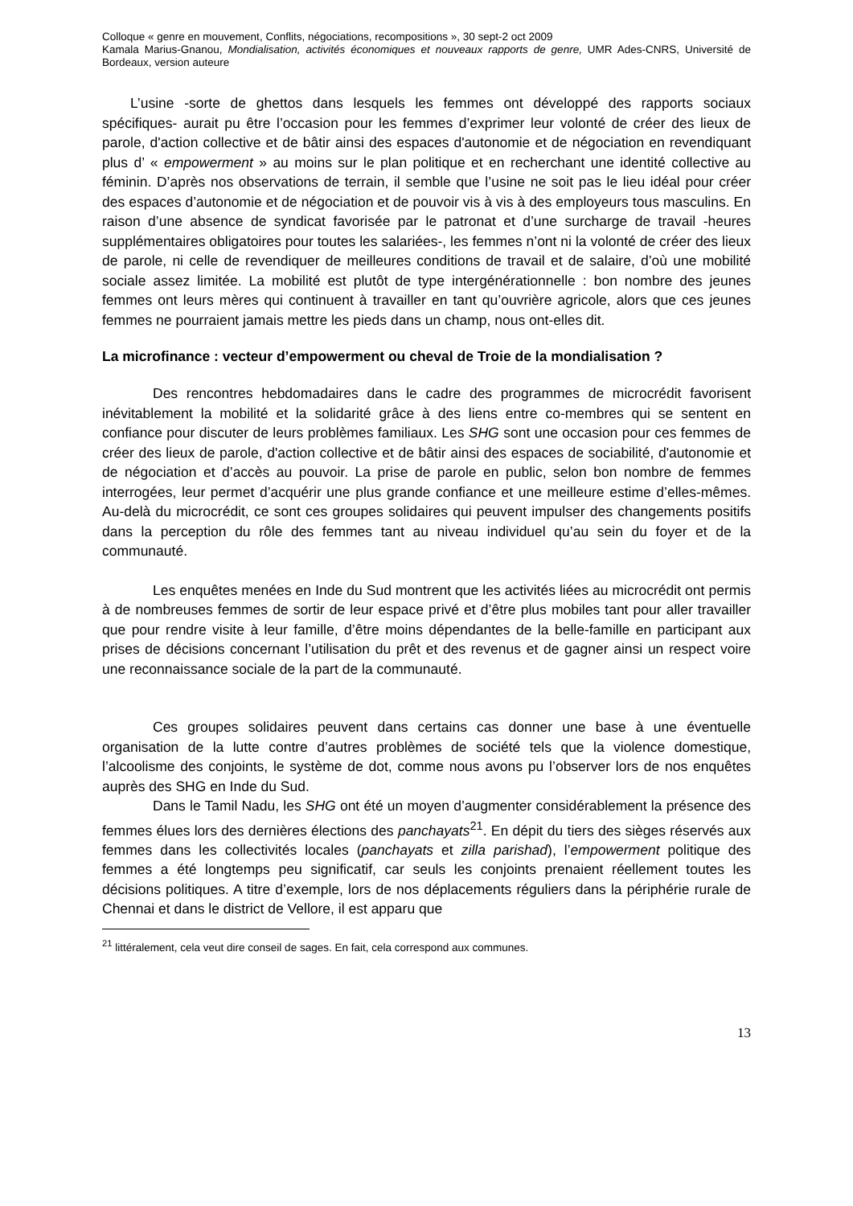Colloque « genre en mouvement, Conflits, négociations, recompositions », 30 sept-2 oct 2009
Kamala Marius-Gnanou, Mondialisation, activités économiques et nouveaux rapports de genre, UMR Ades-CNRS, Université de Bordeaux, version auteure
L’usine -sorte de ghettos dans lesquels les femmes ont développé des rapports sociaux spécifiques- aurait pu être l’occasion pour les femmes d’exprimer leur volonté de créer des lieux de parole, d'action collective et de bâtir ainsi des espaces d'autonomie et de négociation en revendiquant plus d’ « empowerment » au moins sur le plan politique et en recherchant une identité collective au féminin. D’après nos observations de terrain, il semble que l’usine ne soit pas le lieu idéal pour créer des espaces d’autonomie et de négociation et de pouvoir vis à vis à des employeurs tous masculins. En raison d’une absence de syndicat favorisée par le patronat et d’une surcharge de travail -heures supplémentaires obligatoires pour toutes les salariées-, les femmes n’ont ni la volonté de créer des lieux de parole, ni celle de revendiquer de meilleures conditions de travail et de salaire, d’où une mobilité sociale assez limitée. La mobilité est plutôt de type intergénérationnelle : bon nombre des jeunes femmes ont leurs mères qui continuent à travailler en tant qu’ouvrière agricole, alors que ces jeunes femmes ne pourraient jamais mettre les pieds dans un champ, nous ont-elles dit.
La microfinance : vecteur d’empowerment ou cheval de Troie de la mondialisation ?
Des rencontres hebdomadaires dans le cadre des programmes de microcrédit favorisent inévitablement la mobilité et la solidarité grâce à des liens entre co-membres qui se sentent en confiance pour discuter de leurs problèmes familiaux. Les SHG sont une occasion pour ces femmes de créer des lieux de parole, d'action collective et de bâtir ainsi des espaces de sociabilité, d'autonomie et de négociation et d’accès au pouvoir. La prise de parole en public, selon bon nombre de femmes interrogées, leur permet d’acquérir une plus grande confiance et une meilleure estime d’elles-mêmes. Au-delà du microcrédit, ce sont ces groupes solidaires qui peuvent impulser des changements positifs dans la perception du rôle des femmes tant au niveau individuel qu’au sein du foyer et de la communauté.
Les enquêtes menées en Inde du Sud montrent que les activités liées au microcrédit ont permis à de nombreuses femmes de sortir de leur espace privé et d’être plus mobiles tant pour aller travailler que pour rendre visite à leur famille, d’être moins dépendantes de la belle-famille en participant aux prises de décisions concernant l’utilisation du prêt et des revenus et de gagner ainsi un respect voire une reconnaissance sociale de la part de la communauté.
Ces groupes solidaires peuvent dans certains cas donner une base à une éventuelle organisation de la lutte contre d’autres problèmes de société tels que la violence domestique, l’alcoolisme des conjoints, le système de dot, comme nous avons pu l’observer lors de nos enquêtes auprès des SHG en Inde du Sud.
Dans le Tamil Nadu, les SHG ont été un moyen d’augmenter considérablement la présence des femmes élues lors des dernières élections des panchayats<sup>21</sup>. En dépit du tiers des sièges réservés aux femmes dans les collectivités locales (panchayats et zilla parishad), l’empowerment politique des femmes a été longtemps peu significatif, car seuls les conjoints prenaient réellement toutes les décisions politiques. A titre d’exemple, lors de nos déplacements réguliers dans la périphérie rurale de Chennai et dans le district de Vellore, il est apparu que
<sup>21</sup> littéralement, cela veut dire conseil de sages. En fait, cela correspond aux communes.
13